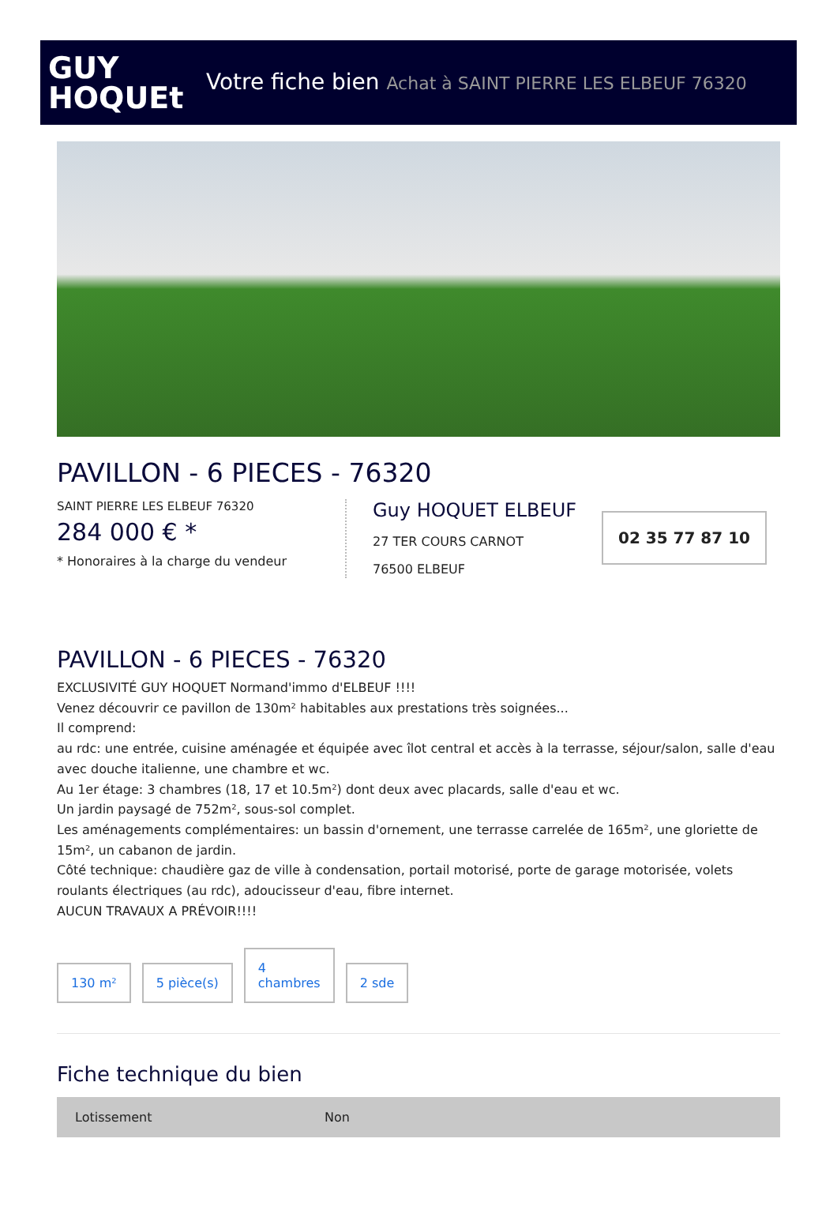GUY
HOQUEt
Votre fiche bien Achat à SAINT PIERRE LES ELBEUF 76320
PAVILLON - 6 PIECES - 76320
SAINT PIERRE LES ELBEUF 76320
284 000 € *
* Honoraires à la charge du vendeur
Guy HOQUET ELBEUF
27 TER COURS CARNOT
76500 ELBEUF
02 35 77 87 10
PAVILLON - 6 PIECES - 76320
EXCLUSIVITÉ GUY HOQUET Normand'immo d'ELBEUF !!!!
Venez découvrir ce pavillon de 130m² habitables aux prestations très soignées...
Il comprend:
au rdc: une entrée, cuisine aménagée et équipée avec îlot central et accès à la terrasse, séjour/salon, salle d'eau avec douche italienne, une chambre et wc.
Au 1er étage: 3 chambres (18, 17 et 10.5m²) dont deux avec placards, salle d'eau et wc.
Un jardin paysagé de 752m², sous-sol complet.
Les aménagements complémentaires: un bassin d'ornement, une terrasse carrelée de 165m², une gloriette de 15m², un cabanon de jardin.
Côté technique: chaudière gaz de ville à condensation, portail motorisé, porte de garage motorisée, volets roulants électriques (au rdc), adoucisseur d'eau, fibre internet.
AUCUN TRAVAUX A PRÉVOIR!!!!
130 m²
5 pièce(s)
4
chambres
2 sde
Fiche technique du bien
| Lotissement | Non |